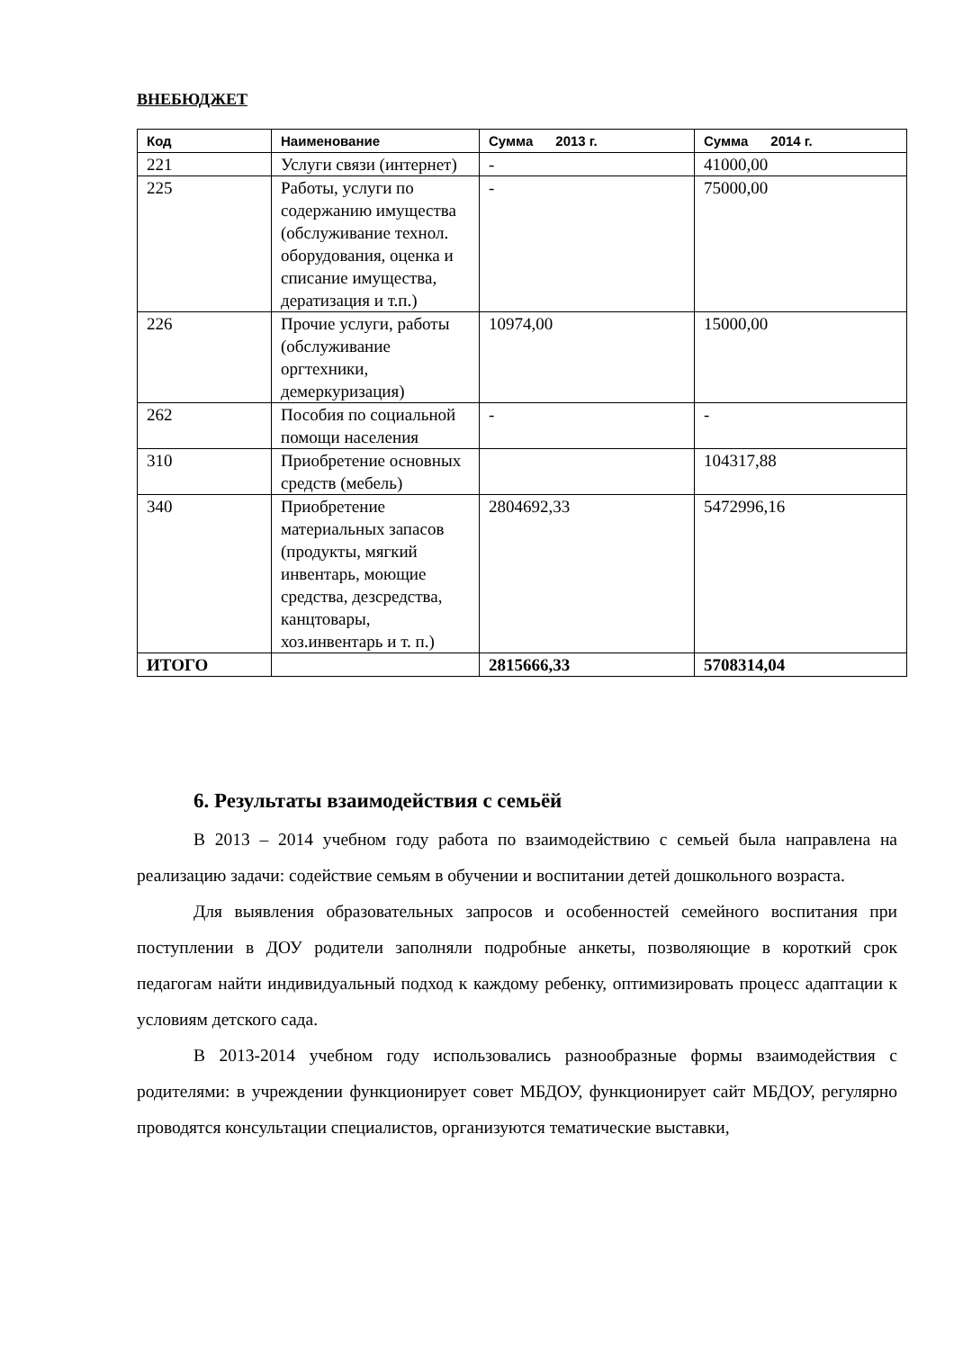ВНЕБЮДЖЕТ
| Код | Наименование | Сумма 2013 г. | Сумма 2014 г. |
| --- | --- | --- | --- |
| 221 | Услуги связи (интернет) | - | 41000,00 |
| 225 | Работы, услуги по содержанию имущества (обслуживание технол. оборудования, оценка и списание имущества, дератизация и т.п.) | - | 75000,00 |
| 226 | Прочие услуги, работы (обслуживание оргтехники, демеркуризация) | 10974,00 | 15000,00 |
| 262 | Пособия по социальной помощи населения | - | - |
| 310 | Приобретение основных средств (мебель) | | 104317,88 |
| 340 | Приобретение материальных запасов (продукты, мягкий инвентарь, моющие средства, дезсредства, канцтовары, хоз.инвентарь и т. п.) | 2804692,33 | 5472996,16 |
| ИТОГО | | 2815666,33 | 5708314,04 |
6. Результаты взаимодействия с семьёй
В 2013 – 2014 учебном году работа по взаимодействию с семьей была направлена на реализацию задачи: содействие семьям в обучении и воспитании детей дошкольного возраста.
Для выявления образовательных запросов и особенностей семейного воспитания при поступлении в ДОУ родители заполняли подробные анкеты, позволяющие в короткий срок педагогам найти индивидуальный подход к каждому ребенку, оптимизировать процесс адаптации к условиям детского сада.
В 2013-2014 учебном году использовались разнообразные формы взаимодействия с родителями: в учреждении функционирует совет МБДОУ, функционирует сайт МБДОУ, регулярно проводятся консультации специалистов, организуются тематические выставки,